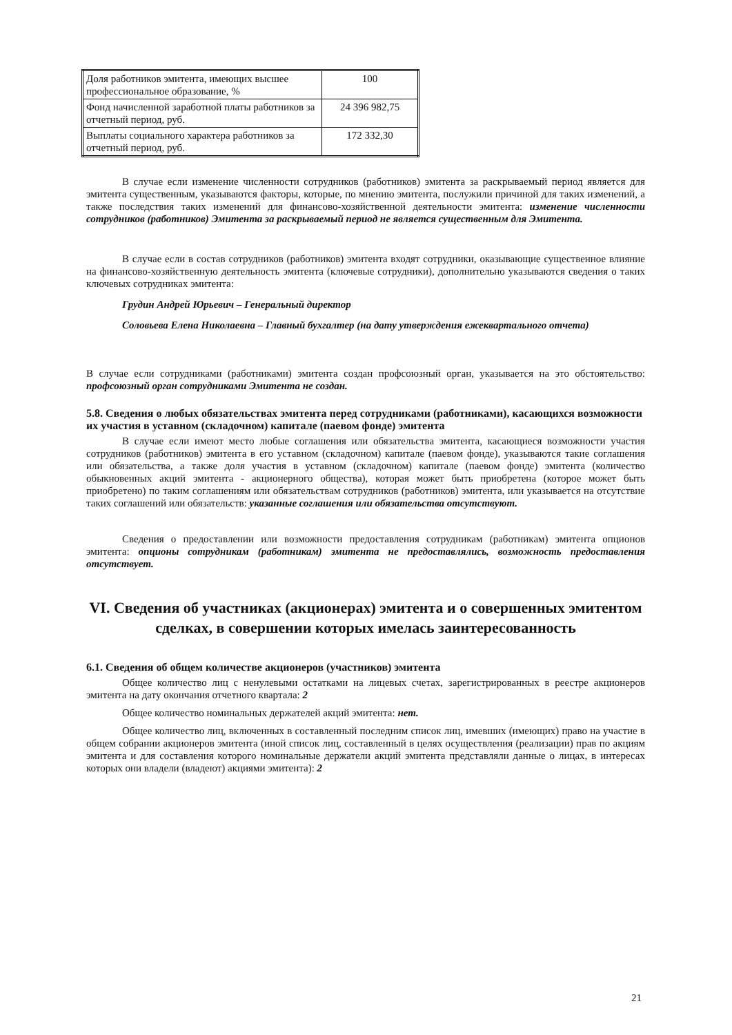| Доля работников эмитента, имеющих высшее профессиональное образование, % | 100 |
| Фонд начисленной заработной платы работников за отчетный период, руб. | 24 396 982,75 |
| Выплаты социального характера работников за отчетный период, руб. | 172 332,30 |
В случае если изменение численности сотрудников (работников) эмитента за раскрываемый период является для эмитента существенным, указываются факторы, которые, по мнению эмитента, послужили причиной для таких изменений, а также последствия таких изменений для финансово-хозяйственной деятельности эмитента: изменение численности сотрудников (работников) Эмитента за раскрываемый период не является существенным для Эмитента.
В случае если в состав сотрудников (работников) эмитента входят сотрудники, оказывающие существенное влияние на финансово-хозяйственную деятельность эмитента (ключевые сотрудники), дополнительно указываются сведения о таких ключевых сотрудниках эмитента:
Грудин Андрей Юрьевич – Генеральный директор
Соловьева Елена Николаевна – Главный бухгалтер (на дату утверждения ежеквартального отчета)
В случае если сотрудниками (работниками) эмитента создан профсоюзный орган, указывается на это обстоятельство: профсоюзный орган сотрудниками Эмитента не создан.
5.8. Сведения о любых обязательствах эмитента перед сотрудниками (работниками), касающихся возможности их участия в уставном (складочном) капитале (паевом фонде) эмитента
В случае если имеют место любые соглашения или обязательства эмитента, касающиеся возможности участия сотрудников (работников) эмитента в его уставном (складочном) капитале (паевом фонде), указываются такие соглашения или обязательства, а также доля участия в уставном (складочном) капитале (паевом фонде) эмитента (количество обыкновенных акций эмитента - акционерного общества), которая может быть приобретена (которое может быть приобретено) по таким соглашениям или обязательствам сотрудников (работников) эмитента, или указывается на отсутствие таких соглашений или обязательств: указанные соглашения или обязательства отсутствуют.
Сведения о предоставлении или возможности предоставления сотрудникам (работникам) эмитента опционов эмитента: опционы сотрудникам (работникам) эмитента не предоставлялись, возможность предоставления отсутствует.
VI. Сведения об участниках (акционерах) эмитента и о совершенных эмитентом сделках, в совершении которых имелась заинтересованность
6.1. Сведения об общем количестве акционеров (участников) эмитента
Общее количество лиц с ненулевыми остатками на лицевых счетах, зарегистрированных в реестре акционеров эмитента на дату окончания отчетного квартала: 2
Общее количество номинальных держателей акций эмитента: нет.
Общее количество лиц, включенных в составленный последним список лиц, имевших (имеющих) право на участие в общем собрании акционеров эмитента (иной список лиц, составленный в целях осуществления (реализации) прав по акциям эмитента и для составления которого номинальные держатели акций эмитента представляли данные о лицах, в интересах которых они владели (владеют) акциями эмитента): 2
21